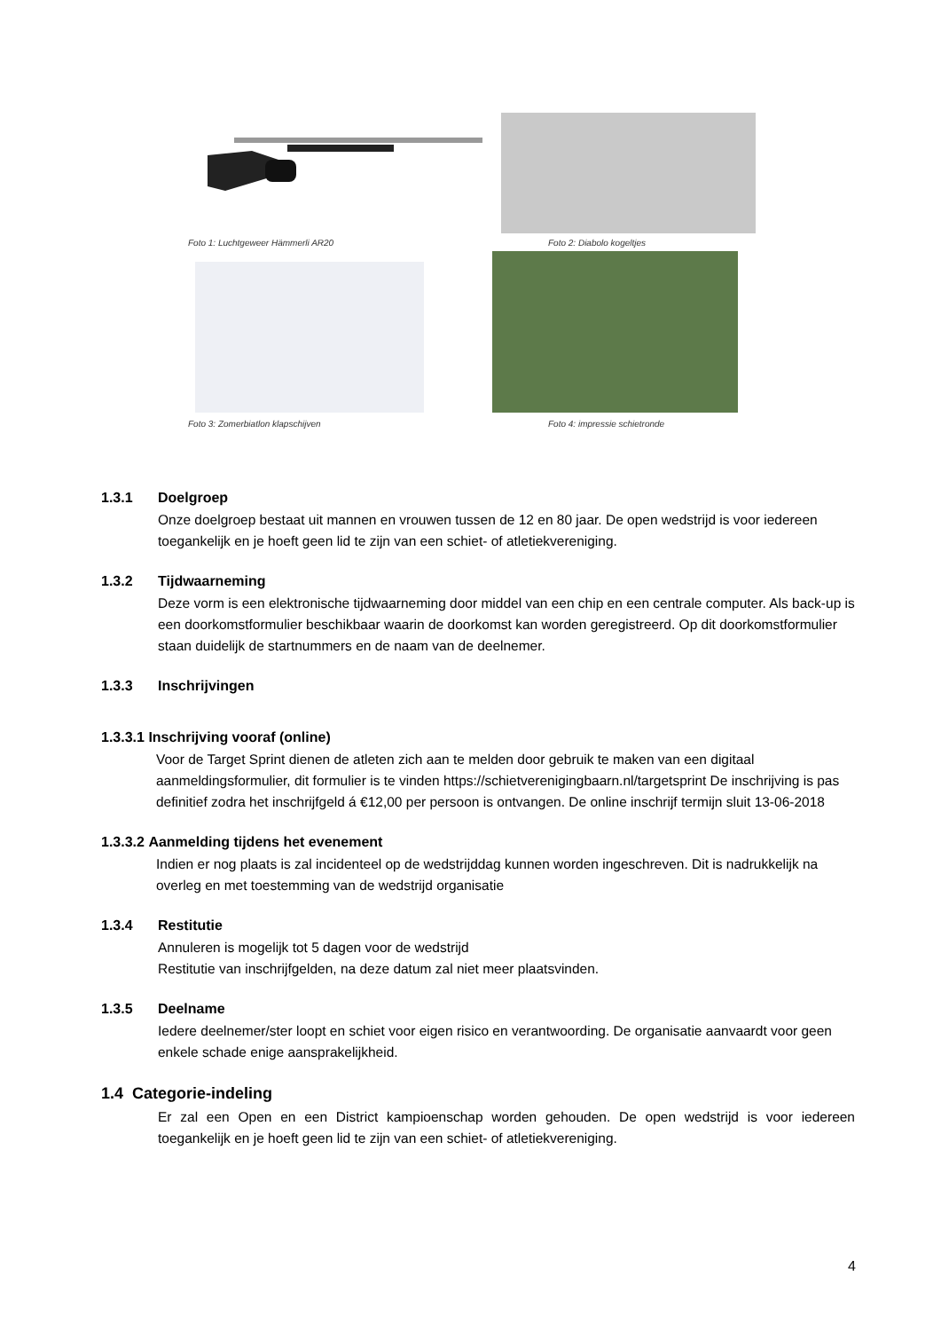Foto 1: Luchtgeweer Hämmerli AR20
Foto 2: Diabolo kogeltjes
Foto 3: Zomerbiatlon klapschijven
Foto 4: impressie schietronde
1.3.1 Doelgroep
Onze doelgroep bestaat uit mannen en vrouwen tussen de 12 en 80 jaar. De open wedstrijd is voor iedereen toegankelijk en je hoeft geen lid te zijn van een schiet- of atletiekvereniging.
1.3.2 Tijdwaarneming
Deze vorm is een elektronische tijdwaarneming door middel van een chip en een centrale computer. Als back-up is een doorkomstformulier beschikbaar waarin de doorkomst kan worden geregistreerd. Op dit doorkomstformulier staan duidelijk de startnummers en de naam van de deelnemer.
1.3.3 Inschrijvingen
1.3.3.1 Inschrijving vooraf (online)
Voor de Target Sprint dienen de atleten zich aan te melden door gebruik te maken van een digitaal aanmeldingsformulier, dit formulier is te vinden https://schietverenigingbaarn.nl/targetsprint De inschrijving is pas definitief zodra het inschrijfgeld á €12,00 per persoon is ontvangen. De online inschrijf termijn sluit 13-06-2018
1.3.3.2 Aanmelding tijdens het evenement
Indien er nog plaats is zal incidenteel op de wedstrijddag kunnen worden ingeschreven. Dit is nadrukkelijk na overleg en met toestemming van de wedstrijd organisatie
1.3.4 Restitutie
Annuleren is mogelijk tot 5 dagen voor de wedstrijd
Restitutie van inschrijfgelden, na deze datum zal niet meer plaatsvinden.
1.3.5 Deelname
Iedere deelnemer/ster loopt en schiet voor eigen risico en verantwoording. De organisatie aanvaardt voor geen enkele schade enige aansprakelijkheid.
1.4 Categorie-indeling
Er zal een Open en een District kampioenschap worden gehouden. De open wedstrijd is voor iedereen toegankelijk en je hoeft geen lid te zijn van een schiet- of atletiekvereniging.
4